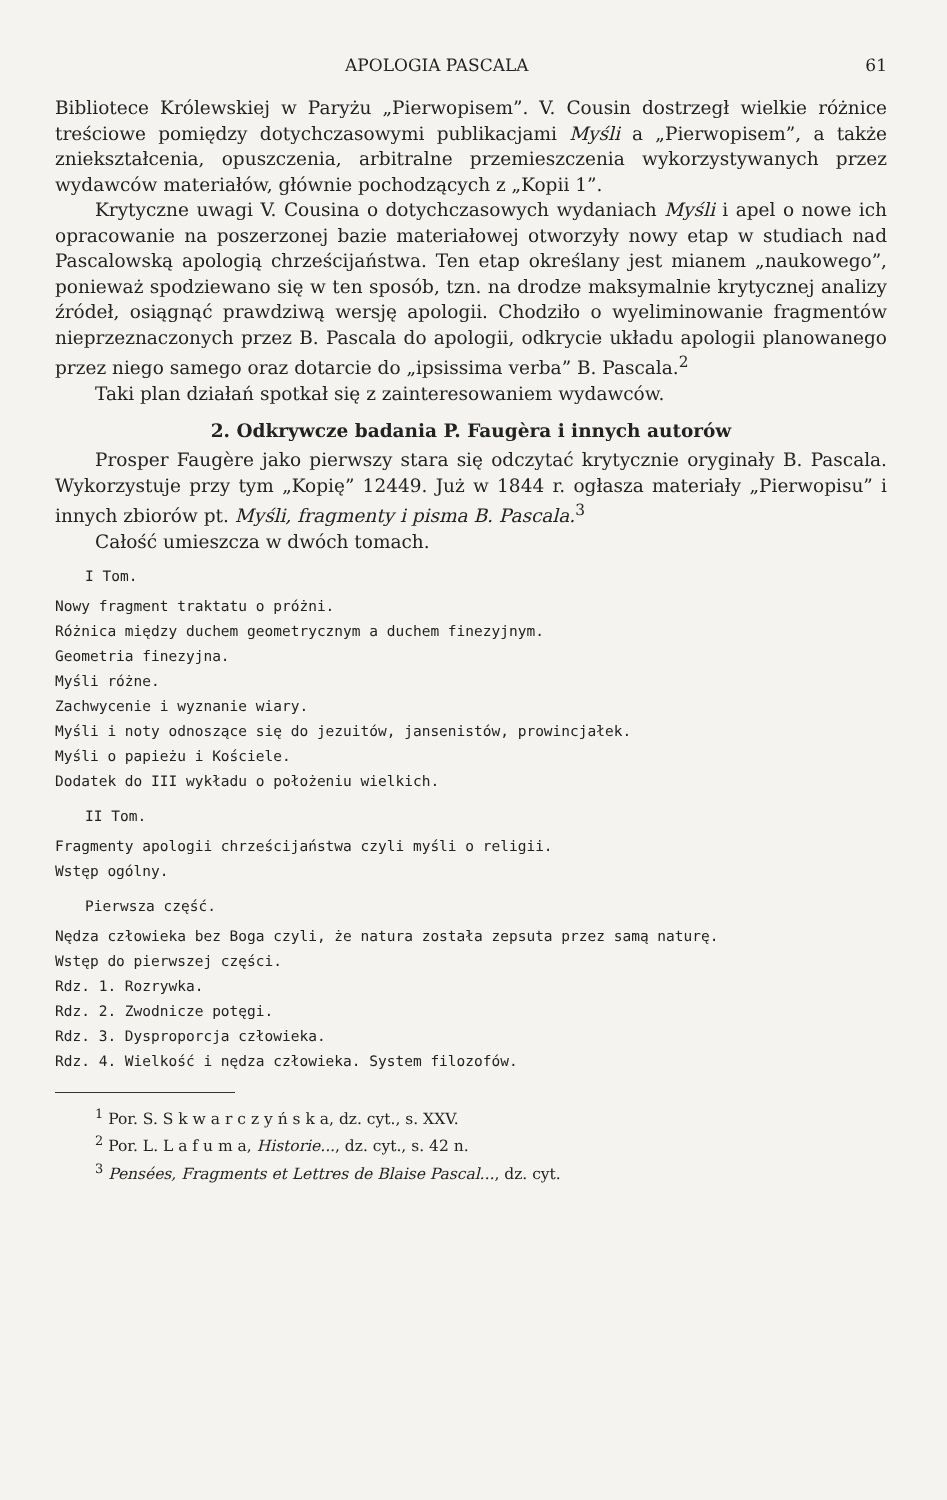APOLOGIA PASCALA 61
Bibliotece Królewskiej w Paryżu „Pierwopisem”. V. Cousin dostrzegł wielkie różnice treściowe pomiędzy dotychczasowymi publikacjami Myśli a „Pierwopisem”, a także zniekształcenia, opuszczenia, arbitralne przemieszczenia wykorzystywanych przez wydawców materiałów, głównie pochodzących z „Kopii 1”.
Krytyczne uwagi V. Cousina o dotychczasowych wydaniach Myśli i apel o nowe ich opracowanie na poszerzonej bazie materiałowej otworzyły nowy etap w studiach nad Pascalowską apologią chrześcijaństwa. Ten etap określany jest mianem „naukowego”, ponieważ spodziewano się w ten sposób, tzn. na drodze maksymalnie krytycznej analizy źródeł, osiągnąć prawdziwą wersję apologii. Chodziło o wyeliminowanie fragmentów nieprzeznaczonych przez B. Pascala do apologii, odkrycie układu apologii planowanego przez niego samego oraz dotarcie do „ipsissima verba” B. Pascala.<sup>2</sup>
Taki plan działań spotkał się z zainteresowaniem wydawców.
2. Odkrywcze badania P. Faugèra i innych autorów
Prosper Faugère jako pierwszy stara się odczytać krytycznie oryginały B. Pascala. Wykorzystuje przy tym „Kopię” 12449. Już w 1844 r. ogłasza materiały „Pierwopisu” i innych zbiorów pt. Myśli, fragmenty i pisma B. Pascala.<sup>3</sup>
Całość umieszcza w dwóch tomach.
I Tom.
Nowy fragment traktatu o próżni.
Różnica między duchem geometrycznym a duchem finezyjnym.
Geometria finezyjna.
Myśli różne.
Zachwycenie i wyznanie wiary.
Myśli i noty odnoszące się do jezuitów, jansenistów, prowincjałek.
Myśli o papieżu i Kościele.
Dodatek do III wykładu o położeniu wielkich.
II Tom.
Fragmenty apologii chrześcijaństwa czyli myśli o religii.
Wstęp ogólny.
Pierwsza część.
Nędza człowieka bez Boga czyli, że natura została zepsuta przez samą naturę.
Wstęp do pierwszej części.
Rdz. 1. Rozrywka.
Rdz. 2. Zwodnicze potęgi.
Rdz. 3. Dysproporcja człowieka.
Rdz. 4. Wielkość i nędza człowieka. System filozofów.
<sup>1</sup> Por. S. S k w a r c z y ń s k a, dz. cyt., s. XXV.
<sup>2</sup> Por. L. L a f u m a, Historie..., dz. cyt., s. 42 n.
<sup>3</sup> Pensées, Fragments et Lettres de Blaise Pascal..., dz. cyt.